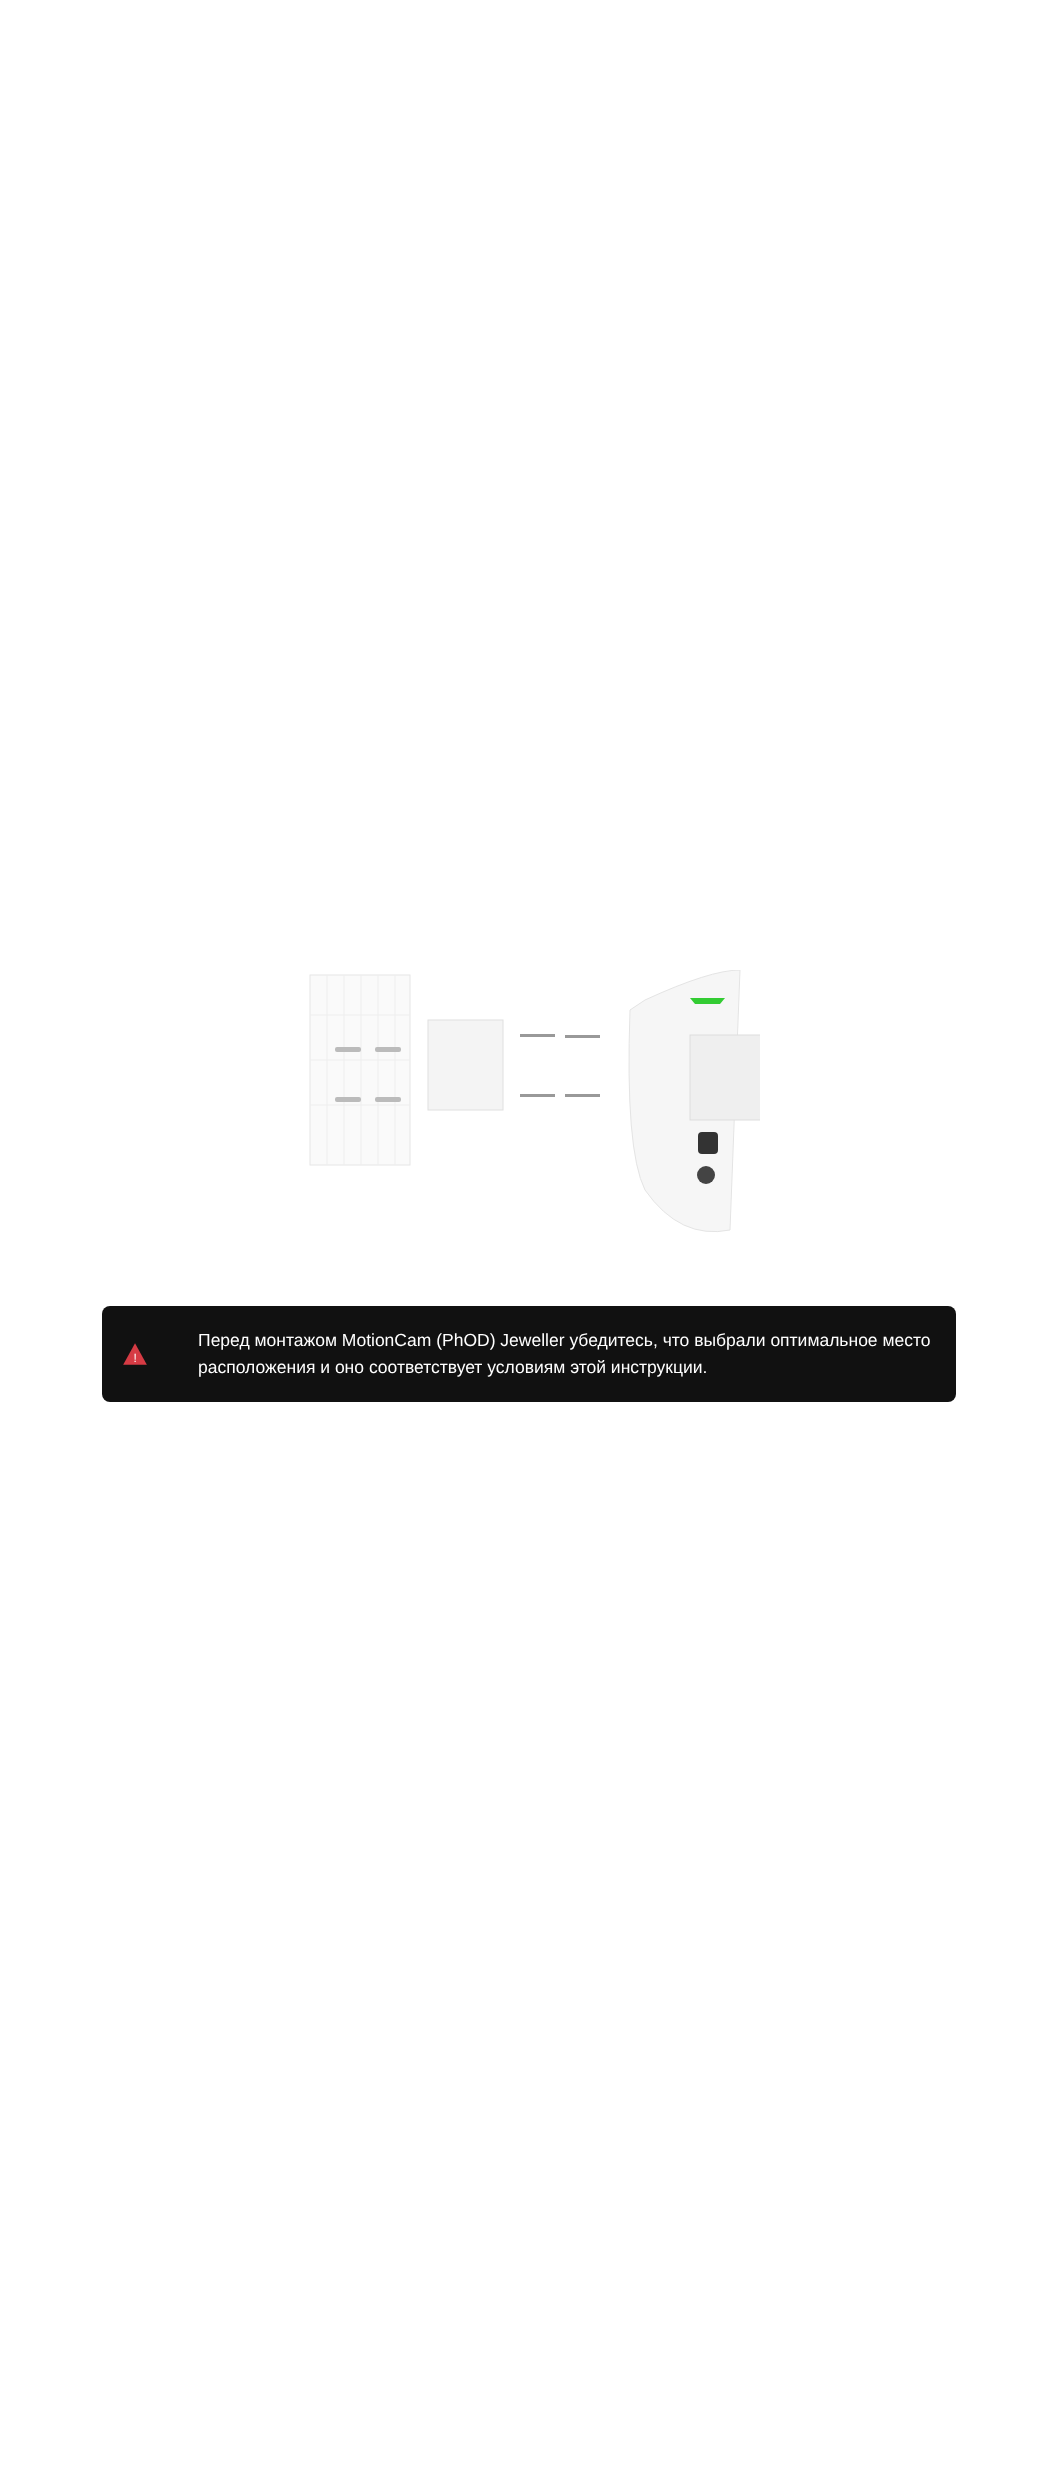!
Перед монтажом MotionCam (PhOD) Jeweller убедитесь, что выбрали оптимальное место расположения и оно соответствует условиям этой инструкции.